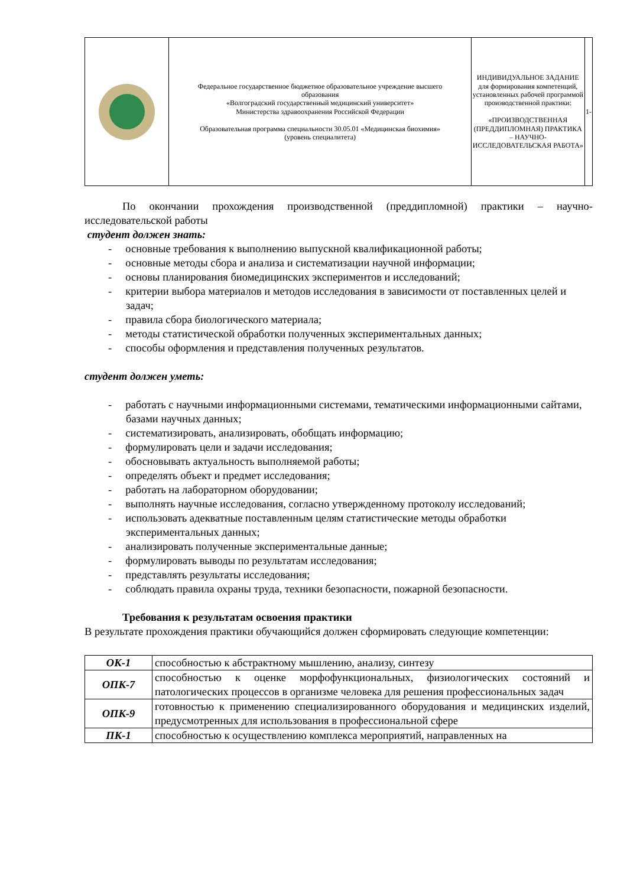| | Федеральное государственное бюджетное образовательное учреждение высшего образования «Волгоградский государственный медицинский университет» Министерства здравоохранения Российской Федерации Образовательная программа специальности 30.05.01 «Медицинская биохимия» (уровень специалитета) | ИНДИВИДУАЛЬНОЕ ЗАДАНИЕ для формирования компетенций, установленных рабочей программой производственной практики: «ПРОИЗВОДСТВЕННАЯ (ПРЕДДИПЛОМНАЯ) ПРАКТИКА – НАУЧНО-ИССЛЕДОВАТЕЛЬСКАЯ РАБОТА» | 1- |
По окончании прохождения производственной (преддипломной) практики – научно-исследовательской работы
студент должен знать:
- основные требования к выполнению выпускной квалификационной работы;
- основные методы сбора и анализа и систематизации научной информации;
- основы планирования биомедицинских экспериментов и исследований;
- критерии выбора материалов и методов исследования в зависимости от поставленных целей и задач;
- правила сбора биологического материала;
- методы статистической обработки полученных экспериментальных данных;
- способы оформления и представления полученных результатов.
студент должен уметь:
- работать с научными информационными системами, тематическими информационными сайтами, базами научных данных;
- систематизировать, анализировать, обобщать информацию;
- формулировать цели и задачи исследования;
- обосновывать актуальность выполняемой работы;
- определять объект и предмет исследования;
- работать на лабораторном оборудовании;
- выполнять научные исследования, согласно утвержденному протоколу исследований;
- использовать адекватные поставленным целям статистические методы обработки экспериментальных данных;
- анализировать полученные экспериментальные данные;
- формулировать выводы по результатам исследования;
- представлять результаты исследования;
- соблюдать правила охраны труда, техники безопасности, пожарной безопасности.
Требования к результатам освоения практики
В результате прохождения практики обучающийся должен сформировать следующие компетенции:
| ОК-1 | способностью к абстрактному мышлению, анализу, синтезу |
| ОПК-7 | способностью к оценке морфофункциональных, физиологических состояний и патологических процессов в организме человека для решения профессиональных задач |
| ОПК-9 | готовностью к применению специализированного оборудования и медицинских изделий, предусмотренных для использования в профессиональной сфере |
| ПК-1 | способностью к осуществлению комплекса мероприятий, направленных на |